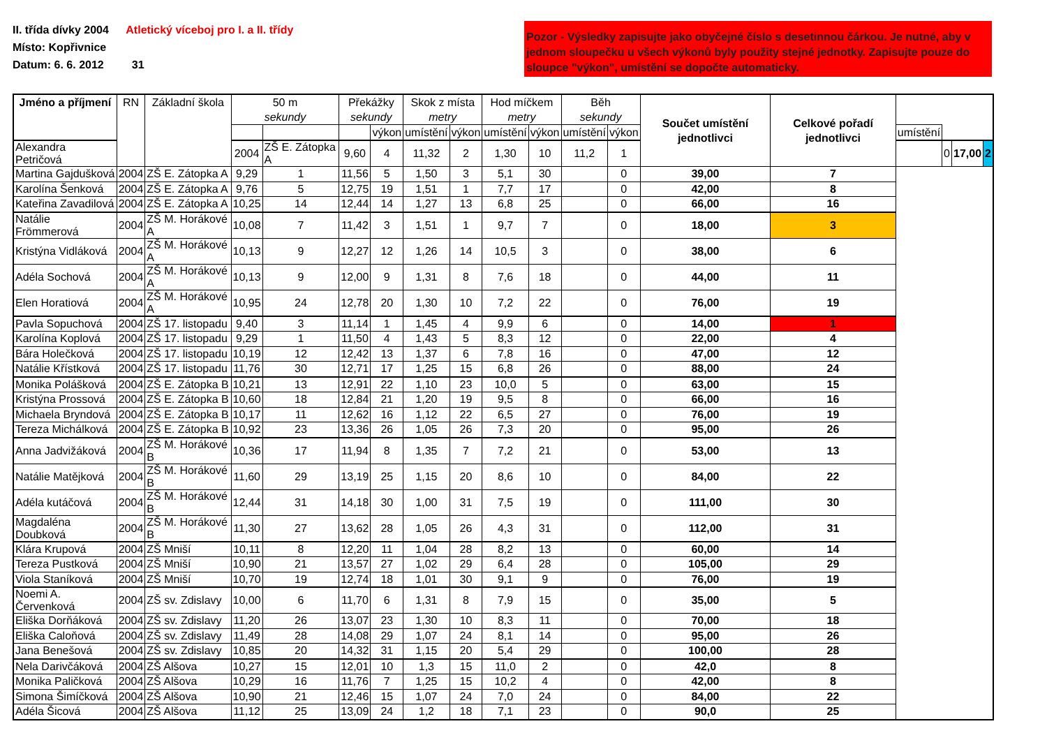II. třída dívky 2004 Atletický víceboj pro I. a II. třídy
Místo: Kopřivnice
Datum: 6. 6. 2012 31
Pozor - Výsledky zapisujte jako obyčejné číslo s desetinnou čárkou. Je nutné, aby v jednom sloupečku u všech výkonů byly použity stejné jednotky. Zapisujte pouze do sloupce "výkon", umístění se dopočte automaticky.
| Jméno a příjmení | RN | Základní škola | 50 m sekundy | | Překážky sekundy | | Skok z místa metry | | Hod míčkem metry | | Běh sekundy | | Součet umístění jednotlivci | Celkové pořadí jednotlivci | | | | |
| --- | --- | --- | --- | --- | --- | --- | --- | --- | --- | --- | --- | --- | --- | --- | --- | --- | --- | --- |
| | | | | | | výkon | umístění | výkon | umístění | výkon | umístění | výkon | | | umístění | | | |
| Alexandra Petričová | | | 2004 | ZŠ E. Zátopka A | 9,60 | 4 | 11,32 | 2 | 1,30 | 10 | 11,2 | 1 | | | | 0 | 17,00 | 2 |
| Martina Gajdušková | 2004 | ZŠ E. Zátopka A | 9,29 | 1 | 11,56 | 5 | 1,50 | 3 | 5,1 | 30 | | 0 | 39,00 | 7 | | | | |
| Karolína Šenková | 2004 | ZŠ E. Zátopka A | 9,76 | 5 | 12,75 | 19 | 1,51 | 1 | 7,7 | 17 | | 0 | 42,00 | 8 | | | | |
| Kateřina Zavadilová | 2004 | ZŠ E. Zátopka A | 10,25 | 14 | 12,44 | 14 | 1,27 | 13 | 6,8 | 25 | | 0 | 66,00 | 16 | | | | |
| Natálie Frömmerová | 2004 | ZŠ M. Horákové A | 10,08 | 7 | 11,42 | 3 | 1,51 | 1 | 9,7 | 7 | | 0 | 18,00 | 3 | | | | |
| Kristýna Vidláková | 2004 | ZŠ M. Horákové A | 10,13 | 9 | 12,27 | 12 | 1,26 | 14 | 10,5 | 3 | | 0 | 38,00 | 6 | | | | |
| Adéla Sochová | 2004 | ZŠ M. Horákové A | 10,13 | 9 | 12,00 | 9 | 1,31 | 8 | 7,6 | 18 | | 0 | 44,00 | 11 | | | | |
| Elen Horatiová | 2004 | ZŠ M. Horákové A | 10,95 | 24 | 12,78 | 20 | 1,30 | 10 | 7,2 | 22 | | 0 | 76,00 | 19 | | | | |
| Pavla Sopuchová | 2004 | ZŠ 17. listopadu | 9,40 | 3 | 11,14 | 1 | 1,45 | 4 | 9,9 | 6 | | 0 | 14,00 | 1 | | | | |
| Karolína Koplová | 2004 | ZŠ 17. listopadu | 9,29 | 1 | 11,50 | 4 | 1,43 | 5 | 8,3 | 12 | | 0 | 22,00 | 4 | | | | |
| Bára Holečková | 2004 | ZŠ 17. listopadu | 10,19 | 12 | 12,42 | 13 | 1,37 | 6 | 7,8 | 16 | | 0 | 47,00 | 12 | | | | |
| Natálie Křístková | 2004 | ZŠ 17. listopadu | 11,76 | 30 | 12,71 | 17 | 1,25 | 15 | 6,8 | 26 | | 0 | 88,00 | 24 | | | | |
| Monika Polášková | 2004 | ZŠ E. Zátopka B | 10,21 | 13 | 12,91 | 22 | 1,10 | 23 | 10,0 | 5 | | 0 | 63,00 | 15 | | | | |
| Kristýna Prossová | 2004 | ZŠ E. Zátopka B | 10,60 | 18 | 12,84 | 21 | 1,20 | 19 | 9,5 | 8 | | 0 | 66,00 | 16 | | | | |
| Michaela Bryndová | 2004 | ZŠ E. Zátopka B | 10,17 | 11 | 12,62 | 16 | 1,12 | 22 | 6,5 | 27 | | 0 | 76,00 | 19 | | | | |
| Tereza Michálková | 2004 | ZŠ E. Zátopka B | 10,92 | 23 | 13,36 | 26 | 1,05 | 26 | 7,3 | 20 | | 0 | 95,00 | 26 | | | | |
| Anna Jadvižáková | 2004 | ZŠ M. Horákové B | 10,36 | 17 | 11,94 | 8 | 1,35 | 7 | 7,2 | 21 | | 0 | 53,00 | 13 | | | | |
| Natálie Matějková | 2004 | ZŠ M. Horákové B | 11,60 | 29 | 13,19 | 25 | 1,15 | 20 | 8,6 | 10 | | 0 | 84,00 | 22 | | | | |
| Adéla kutáčová | 2004 | ZŠ M. Horákové B | 12,44 | 31 | 14,18 | 30 | 1,00 | 31 | 7,5 | 19 | | 0 | 111,00 | 30 | | | | |
| Magdaléna Doubková | 2004 | ZŠ M. Horákové B | 11,30 | 27 | 13,62 | 28 | 1,05 | 26 | 4,3 | 31 | | 0 | 112,00 | 31 | | | | |
| Klára Krupová | 2004 | ZŠ Mniší | 10,11 | 8 | 12,20 | 11 | 1,04 | 28 | 8,2 | 13 | | 0 | 60,00 | 14 | | | | |
| Tereza Pustková | 2004 | ZŠ Mniší | 10,90 | 21 | 13,57 | 27 | 1,02 | 29 | 6,4 | 28 | | 0 | 105,00 | 29 | | | | |
| Viola Staníková | 2004 | ZŠ Mniší | 10,70 | 19 | 12,74 | 18 | 1,01 | 30 | 9,1 | 9 | | 0 | 76,00 | 19 | | | | |
| Noemi A. Červenková | 2004 | ZŠ sv. Zdislavy | 10,00 | 6 | 11,70 | 6 | 1,31 | 8 | 7,9 | 15 | | 0 | 35,00 | 5 | | | | |
| Eliška Dorňáková | 2004 | ZŠ sv. Zdislavy | 11,20 | 26 | 13,07 | 23 | 1,30 | 10 | 8,3 | 11 | | 0 | 70,00 | 18 | | | | |
| Eliška Caloňová | 2004 | ZŠ sv. Zdislavy | 11,49 | 28 | 14,08 | 29 | 1,07 | 24 | 8,1 | 14 | | 0 | 95,00 | 26 | | | | |
| Jana Benešová | 2004 | ZŠ sv. Zdislavy | 10,85 | 20 | 14,32 | 31 | 1,15 | 20 | 5,4 | 29 | | 0 | 100,00 | 28 | | | | |
| Nela Darivčáková | 2004 | ZŠ Alšova | 10,27 | 15 | 12,01 | 10 | 1,3 | 15 | 11,0 | 2 | | 0 | 42,0 | 8 | | | | |
| Monika Paličková | 2004 | ZŠ Alšova | 10,29 | 16 | 11,76 | 7 | 1,25 | 15 | 10,2 | 4 | | 0 | 42,00 | 8 | | | | |
| Simona Šimíčková | 2004 | ZŠ Alšova | 10,90 | 21 | 12,46 | 15 | 1,07 | 24 | 7,0 | 24 | | 0 | 84,00 | 22 | | | | |
| Adéla Šicová | 2004 | ZŠ Alšova | 11,12 | 25 | 13,09 | 24 | 1,2 | 18 | 7,1 | 23 | | 0 | 90,0 | 25 | | | | |